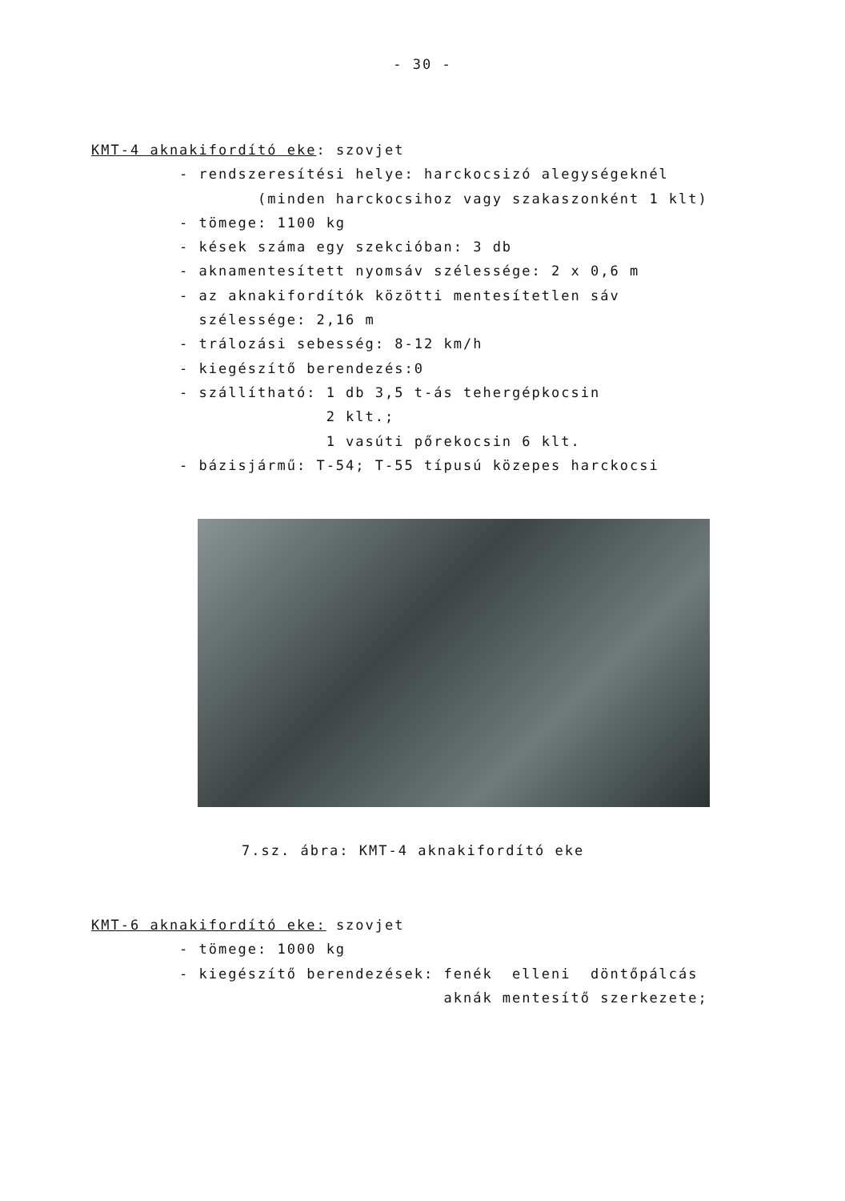- 30 -
KMT-4 aknakifordító eke: szovjet
- rendszeresítési helye: harckocsizó alegységeknél
(minden harckocsihoz vagy szakaszonként 1 klt)
- tömege: 1100 kg
- kések száma egy szekcióban: 3 db
- aknamentesített nyomsáv szélessége: 2 x 0,6 m
- az aknakifordítók közötti mentesítetlen sáv
szélessége: 2,16 m
- trálozási sebesség: 8-12 km/h
- kiegészítő berendezés:0
- szállítható: 1 db 3,5 t-ás tehergépkocsin
2 klt.;
1 vasúti pőrekocsin 6 klt.
- bázisjármű: T-54; T-55 típusú közepes harckocsi
7.sz. ábra: KMT-4 aknakifordító eke
KMT-6 aknakifordító eke: szovjet
- tömege: 1000 kg
- kiegészítő berendezések: fenék elleni döntőpálcás
aknák mentesítő szerkezete;